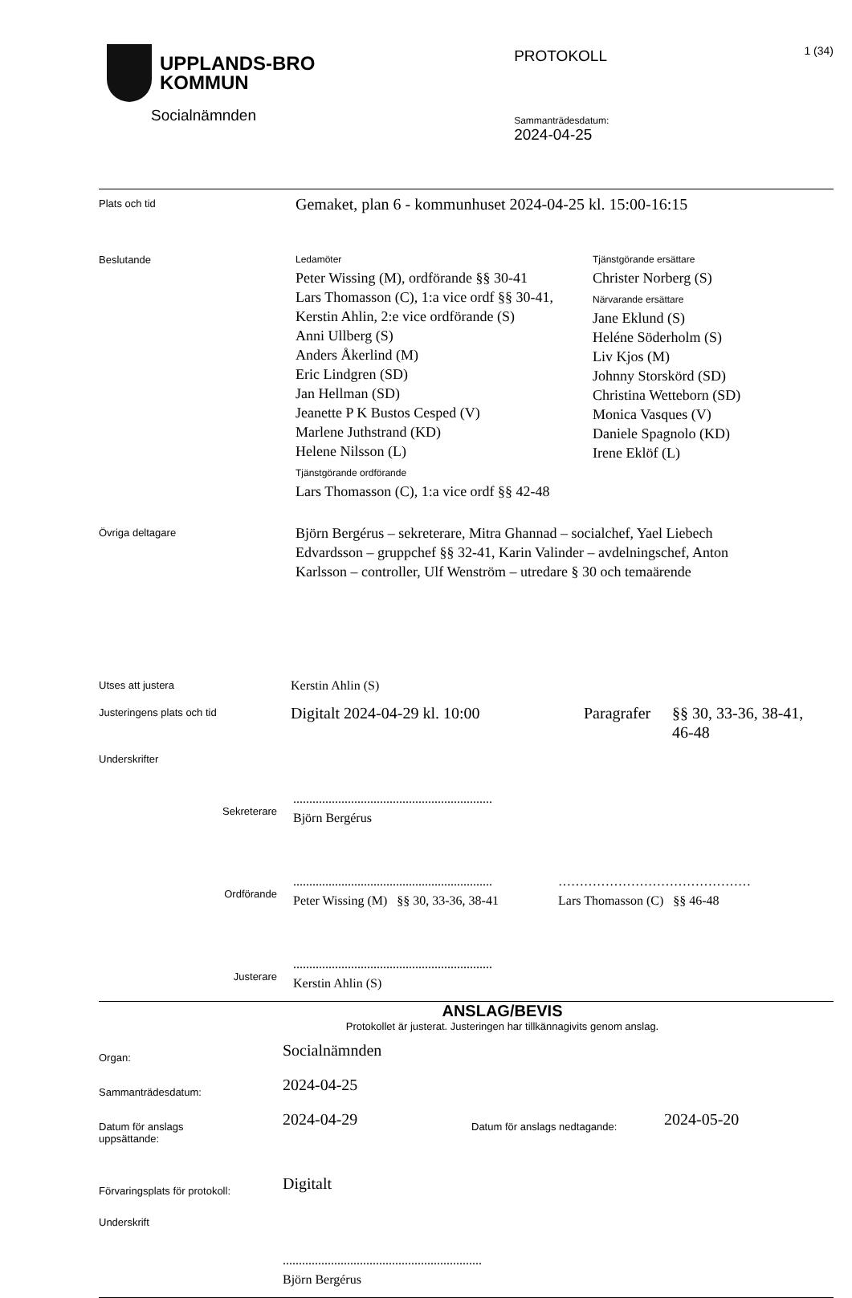UPPLANDS-BRO
KOMMUN
Socialnämnden
PROTOKOLL
Sammanträdesdatum:
2024-04-25
1 (34)
Plats och tid
Gemaket, plan 6 - kommunhuset 2024-04-25 kl. 15:00-16:15
Beslutande Ledamöter
Peter Wissing (M), ordförande §§ 30-41
Lars Thomasson (C), 1:a vice ordf §§ 30-41,
Kerstin Ahlin, 2:e vice ordförande (S)
Anni Ullberg (S)
Anders Åkerlind (M)
Eric Lindgren (SD)
Jan Hellman (SD)
Jeanette P K Bustos Cesped (V)
Marlene Juthstrand (KD)
Helene Nilsson (L)
Tjänstgörande ordförande
Lars Thomasson (C), 1:a vice ordf §§ 42-48
Tjänstgörande ersättare
Christer Norberg (S)
Närvarande ersättare
Jane Eklund (S)
Heléne Söderholm (S)
Liv Kjos (M)
Johnny Storskörd (SD)
Christina Wetteborn (SD)
Monica Vasques (V)
Daniele Spagnolo (KD)
Irene Eklöf (L)
Övriga deltagare
Björn Bergérus – sekreterare, Mitra Ghannad – socialchef, Yael Liebech Edvardsson – gruppchef §§ 32-41, Karin Valinder – avdelningschef, Anton Karlsson – controller, Ulf Wenström – utredare § 30 och temaärende
Utses att justera
Kerstin Ahlin (S)
Justeringens plats och tid
Digitalt 2024-04-29 kl. 10:00 Paragrafer
§§ 30, 33-36, 38-41, 46-48
Underskrifter
Sekreterare
..............................................................
Björn Bergérus
Ordförande
..............................................................
Peter Wissing (M) §§ 30, 33-36, 38-41
………………………………………
Lars Thomasson (C) §§ 46-48
Justerare
..............................................................
Kerstin Ahlin (S)
ANSLAG/BEVIS
Protokollet är justerat. Justeringen har tillkännagivits genom anslag.
Organ:
Socialnämnden
Sammanträdesdatum:
2024-04-25
Datum för anslags
uppsättande:
2024-04-29
Datum för anslags nedtagande:
2024-05-20
Förvaringsplats för protokoll:
Digitalt
Underskrift
..............................................................
Björn Bergérus